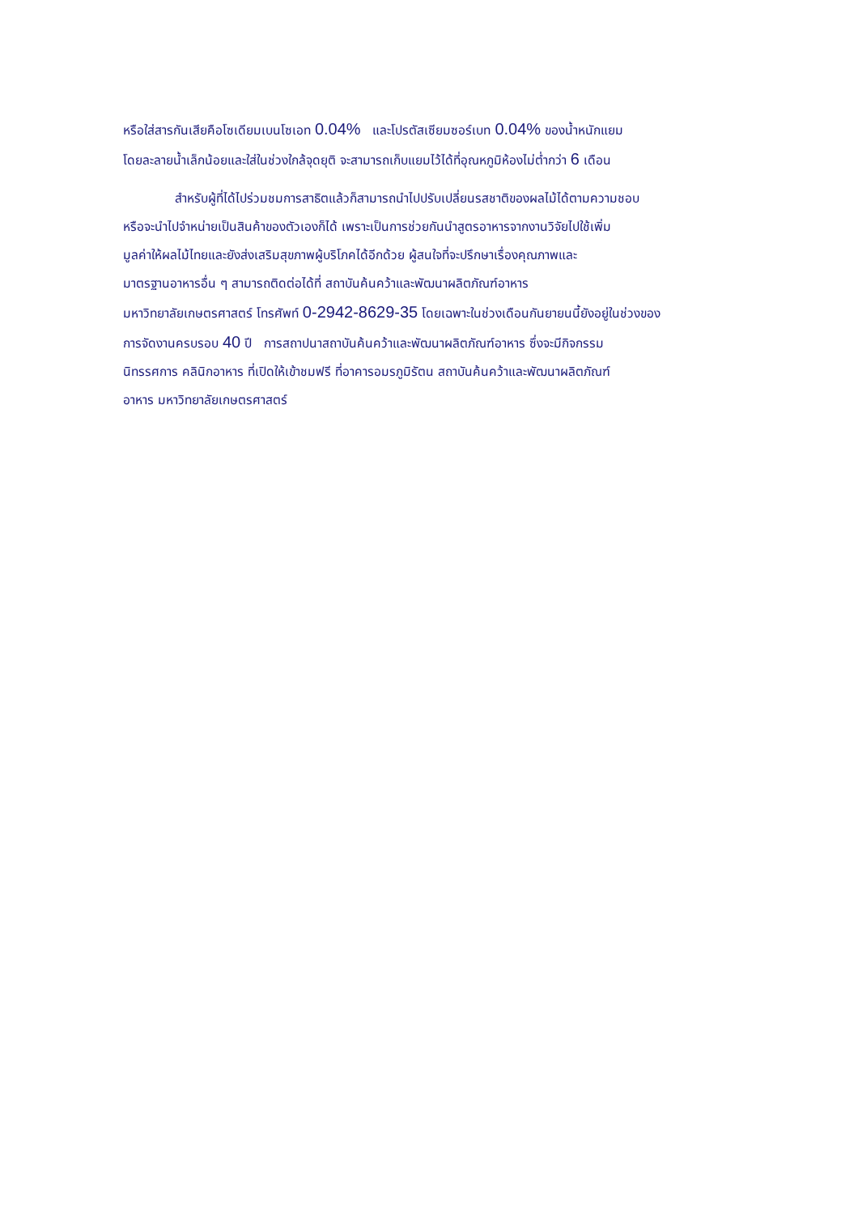หรือใส่สารกันเสียคือโซเดียมเบนโซเอท 0.04% และโปรตัสเซียมซอร์เบท 0.04% ของน้ำหนักแยม
โดยละลายน้ำเล็กน้อยและใส่ในช่วงใกล้จุดยุติ จะสามารถเก็บแยมไว้ได้ที่อุณหภูมิห้องไม่ต่ำกว่า 6 เดือน
สำหรับผู้ที่ได้ไปร่วมชมการสาธิตแล้วก็สามารถนำไปปรับเปลี่ยนรสชาติของผลไม้ได้ตามความชอบ
หรือจะนำไปจำหน่ายเป็นสินค้าของตัวเองก็ได้ เพราะเป็นการช่วยกันนำสูตรอาหารจากงานวิจัยไปใช้เพิ่ม
มูลค่าให้ผลไม้ไทยและยังส่งเสริมสุขภาพผู้บริโภคได้อีกด้วย ผู้สนใจที่จะปรึกษาเรื่องคุณภาพและ
มาตรฐานอาหารอื่น ๆ สามารถติดต่อได้ที่ สถาบันค้นคว้าและพัฒนาผลิตภัณฑ์อาหาร
มหาวิทยาลัยเกษตรศาสตร์ โทรศัพท์ 0-2942-8629-35 โดยเฉพาะในช่วงเดือนกันยายนนี้ยังอยู่ในช่วงของ
การจัดงานครบรอบ 40 ปี การสถาปนาสถาบันค้นคว้าและพัฒนาผลิตภัณฑ์อาหาร ซึ่งจะมีกิจกรรม
นิทรรศการ คลินิกอาหาร ที่เปิดให้เข้าชมฟรี ที่อาคารอมรภูมิรัตน สถาบันค้นคว้าและพัฒนาผลิตภัณฑ์
อาหาร มหาวิทยาลัยเกษตรศาสตร์